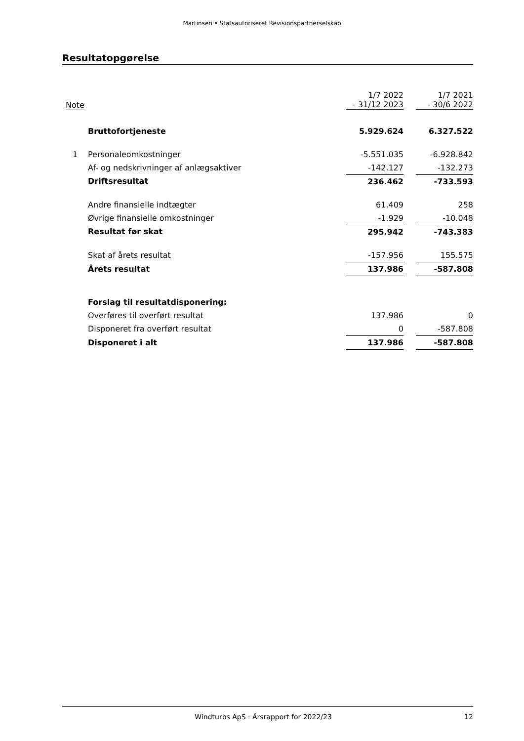Martinsen • Statsautoriseret Revisionspartnerselskab
Resultatopgørelse
| Note | | 1/7 2022 - 31/12 2023 | | 1/7 2021 - 30/6 2022 |
| | Bruttofortjeneste | 5.929.624 | | 6.327.522 |
| 1 | Personaleomkostninger | -5.551.035 | | -6.928.842 |
| | Af- og nedskrivninger af anlægsaktiver | -142.127 | | -132.273 |
| | Driftsresultat | 236.462 | | -733.593 |
| | Andre finansielle indtægter | 61.409 | | 258 |
| | Øvrige finansielle omkostninger | -1.929 | | -10.048 |
| | Resultat før skat | 295.942 | | -743.383 |
| | Skat af årets resultat | -157.956 | | 155.575 |
| | Årets resultat | 137.986 | | -587.808 |
| | Forslag til resultatdisponering: | | | |
| | Overføres til overført resultat | 137.986 | | 0 |
| | Disponeret fra overført resultat | 0 | | -587.808 |
| | Disponeret i alt | 137.986 | | -587.808 |
Windturbs ApS · Årsrapport for 2022/23 12